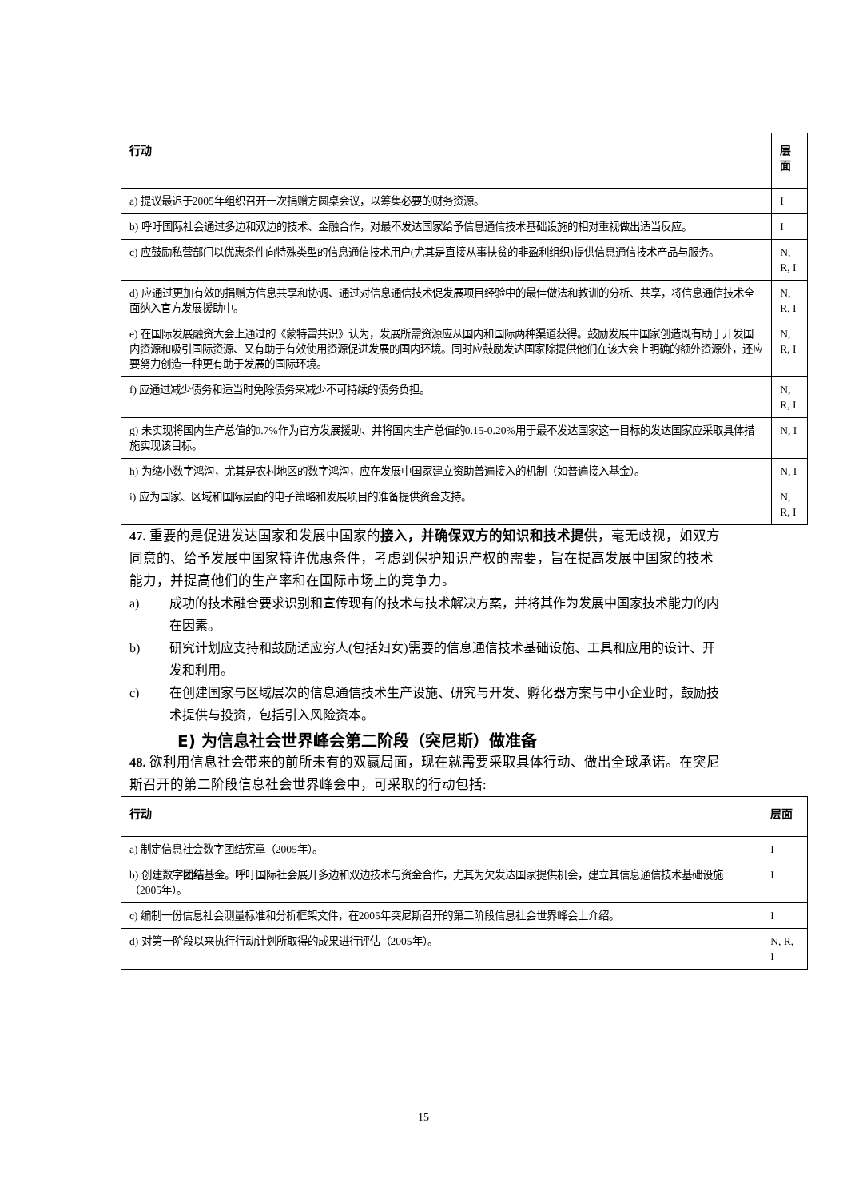| 行动 | 层面 |
| --- | --- |
| a) 提议最迟于2005年组织召开一次捐赠方圆桌会议，以筹集必要的财务资源。 | I |
| b) 呼吁国际社会通过多边和双边的技术、金融合作，对最不发达国家给予信息通信技术基础设施的相对重视做出适当反应。 | I |
| c) 应鼓励私营部门以优惠条件向特殊类型的信息通信技术用户(尤其是直接从事扶贫的非盈利组织)提供信息通信技术产品与服务。 | N, R, I |
| d) 应通过更加有效的捐赠方信息共享和协调、通过对信息通信技术促发展项目经验中的最佳做法和教训的分析、共享，将信息通信技术全面纳入官方发展援助中。 | N, R, I |
| e) 在国际发展融资大会上通过的《蒙特雷共识》认为，发展所需资源应从国内和国际两种渠道获得。鼓励发展中国家创造既有助于开发国内资源和吸引国际资源、又有助于有效使用资源促进发展的国内环境。同时应鼓励发达国家除提供他们在该大会上明确的额外资源外，还应要努力创造一种更有助于发展的国际环境。 | N, R, I |
| f) 应通过减少债务和适当时免除债务来减少不可持续的债务负担。 | N, R, I |
| g) 未实现将国内生产总值的0.7%作为官方发展援助、并将国内生产总值的0.15-0.20%用于最不发达国家这一目标的发达国家应采取具体措施实现该目标。 | N, I |
| h) 为缩小数字鸿沟，尤其是农村地区的数字鸿沟，应在发展中国家建立资助普遍接入的机制（如普遍接入基金）。 | N, I |
| i) 应为国家、区域和国际层面的电子策略和发展项目的准备提供资金支持。 | N, R, I |
47. 重要的是促进发达国家和发展中国家的接入，并确保双方的知识和技术提供，毫无歧视，如双方同意的、给予发展中国家特许优惠条件，考虑到保护知识产权的需要，旨在提高发展中国家的技术能力，并提高他们的生产率和在国际市场上的竞争力。
a) 成功的技术融合要求识别和宣传现有的技术与技术解决方案，并将其作为发展中国家技术能力的内在因素。
b) 研究计划应支持和鼓励适应穷人(包括妇女)需要的信息通信技术基础设施、工具和应用的设计、开发和利用。
c) 在创建国家与区域层次的信息通信技术生产设施、研究与开发、孵化器方案与中小企业时，鼓励技术提供与投资，包括引入风险资本。
E) 为信息社会世界峰会第二阶段（突尼斯）做准备
48. 欲利用信息社会带来的前所未有的双赢局面，现在就需要采取具体行动、做出全球承诺。在突尼斯召开的第二阶段信息社会世界峰会中，可采取的行动包括:
| 行动 | 层面 |
| --- | --- |
| a) 制定信息社会数字团结宪章（2005年）。 | I |
| b) 创建数字 团结 基金。呼吁国际社会展开多边和双边技术与资金合作，尤其为欠发达国家提供机会，建立其信息通信技术基础设施（2005年）。 | I |
| c) 编制一份信息社会测量标准和分析框架文件，在2005年突尼斯召开的第二阶段信息社会世界峰会上介绍。 | I |
| d) 对第一阶段以来执行行动计划所取得的成果进行评估（2005年）。 | N, R, I |
15